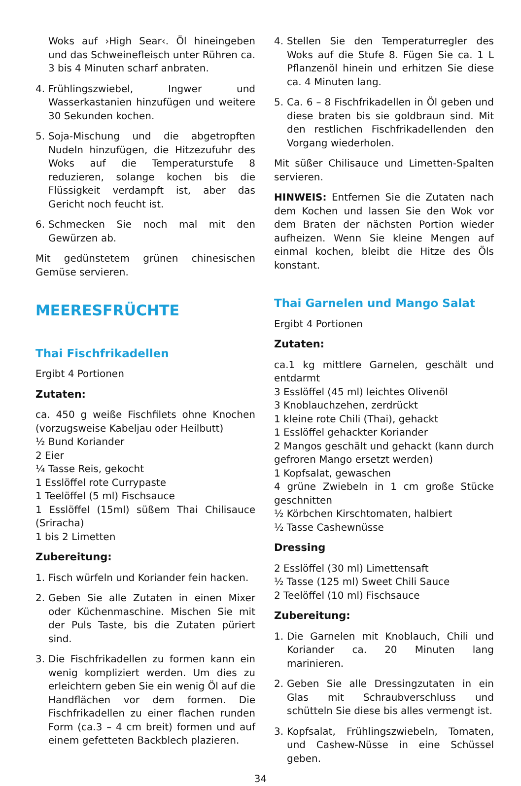Woks auf ›High Sear‹. Öl hineingeben und das Schweinefleisch unter Rühren ca. 3 bis 4 Minuten scharf anbraten.
4. Frühlingszwiebel, Ingwer und Wasserkastanien hinzufügen und weitere 30 Sekunden kochen.
5. Soja-Mischung und die abgetropften Nudeln hinzufügen, die Hitzezufuhr des Woks auf die Temperaturstufe 8 reduzieren, solange kochen bis die Flüssigkeit verdampft ist, aber das Gericht noch feucht ist.
6. Schmecken Sie noch mal mit den Gewürzen ab.
Mit gedünstetem grünen chinesischen Gemüse servieren.
MEERESFRÜCHTE
Thai Fischfrikadellen
Ergibt 4 Portionen
Zutaten:
ca. 450 g weiße Fischfilets ohne Knochen (vorzugsweise Kabeljau oder Heilbutt)
½ Bund Koriander
2 Eier
¼ Tasse Reis, gekocht
1 Esslöffel rote Currypaste
1 Teelöffel (5 ml) Fischsauce
1 Esslöffel (15ml) süßem Thai Chilisauce (Sriracha)
1 bis 2 Limetten
Zubereitung:
1. Fisch würfeln und Koriander fein hacken.
2. Geben Sie alle Zutaten in einen Mixer oder Küchenmaschine. Mischen Sie mit der Puls Taste, bis die Zutaten püriert sind.
3. Die Fischfrikadellen zu formen kann ein wenig kompliziert werden. Um dies zu erleichtern geben Sie ein wenig Öl auf die Handflächen vor dem formen. Die Fischfrikadellen zu einer flachen runden Form (ca.3 – 4 cm breit) formen und auf einem gefetteten Backblech plazieren.
4. Stellen Sie den Temperaturregler des Woks auf die Stufe 8. Fügen Sie ca. 1 L Pflanzenöl hinein und erhitzen Sie diese ca. 4 Minuten lang.
5. Ca. 6 – 8 Fischfrikadellen in Öl geben und diese braten bis sie goldbraun sind. Mit den restlichen Fischfrikadellenden den Vorgang wiederholen.
Mit süßer Chilisauce und Limetten-Spalten servieren.
HINWEIS: Entfernen Sie die Zutaten nach dem Kochen und lassen Sie den Wok vor dem Braten der nächsten Portion wieder aufheizen. Wenn Sie kleine Mengen auf einmal kochen, bleibt die Hitze des Öls konstant.
Thai Garnelen und Mango Salat
Ergibt 4 Portionen
Zutaten:
ca.1 kg mittlere Garnelen, geschält und entdarmt
3 Esslöffel (45 ml) leichtes Olivenöl
3 Knoblauchzehen, zerdrückt
1 kleine rote Chili (Thai), gehackt
1 Esslöffel gehackter Koriander
2 Mangos geschält und gehackt (kann durch gefroren Mango ersetzt werden)
1 Kopfsalat, gewaschen
4 grüne Zwiebeln in 1 cm große Stücke geschnitten
½ Körbchen Kirschtomaten, halbiert
½ Tasse Cashewnüsse
Dressing
2 Esslöffel (30 ml) Limettensaft
½ Tasse (125 ml) Sweet Chili Sauce
2 Teelöffel (10 ml) Fischsauce
Zubereitung:
1. Die Garnelen mit Knoblauch, Chili und Koriander ca. 20 Minuten lang marinieren.
2. Geben Sie alle Dressingzutaten in ein Glas mit Schraubverschluss und schütteln Sie diese bis alles vermengt ist.
3. Kopfsalat, Frühlingszwiebeln, Tomaten, und Cashew-Nüsse in eine Schüssel geben.
34